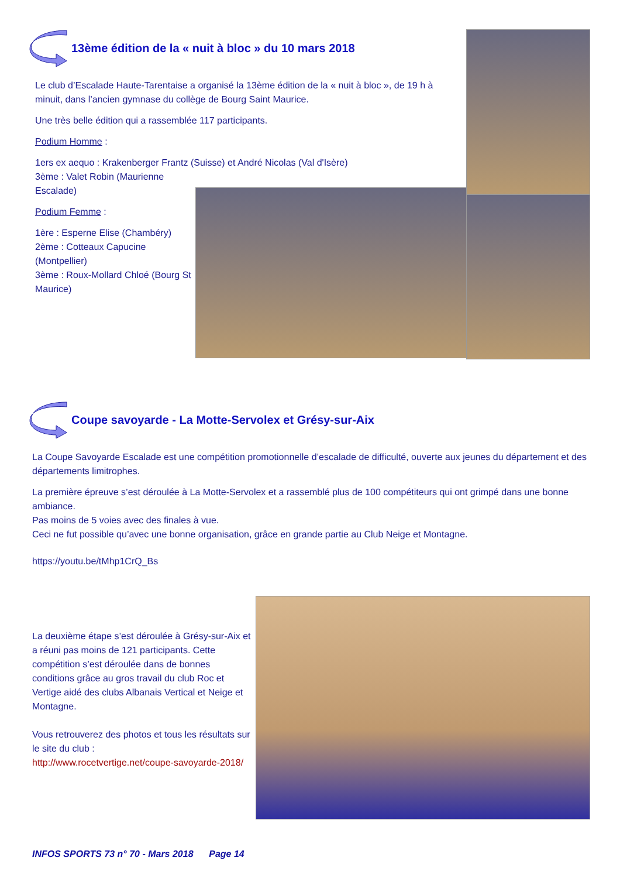13ème édition de la « nuit à bloc » du 10 mars 2018
Le club d’Escalade Haute-Tarentaise a organisé la 13ème édition de la « nuit à bloc », de 19 h à minuit, dans l’ancien gymnase du collège de Bourg Saint Maurice.
Une très belle édition qui a rassemblée 117 participants.
Podium Homme :
1ers ex aequo : Krakenberger Frantz (Suisse) et André Nicolas (Val d'Isère)
3ème : Valet Robin (Maurienne Escalade)
Podium Femme :
1ère : Esperne Elise (Chambéry)
2ème : Cotteaux Capucine (Montpellier)
3ème : Roux-Mollard Chloé (Bourg St Maurice)
Coupe savoyarde - La Motte-Servolex et Grésy-sur-Aix
La Coupe Savoyarde Escalade est une compétition promotionnelle d’escalade de difficulté, ouverte aux jeunes du département et des départements limitrophes.
La première épreuve s’est déroulée à La Motte-Servolex et a rassemblé plus de 100 compétiteurs qui ont grimpé dans une bonne ambiance.
Pas moins de 5 voies avec des finales à vue.
Ceci ne fut possible qu’avec une bonne organisation, grâce en grande partie au Club Neige et Montagne.
https://youtu.be/tMhp1CrQ_Bs
La deuxième étape s’est déroulée à Grésy-sur-Aix et a réuni pas moins de 121 participants. Cette compétition s’est déroulée dans de bonnes conditions grâce au gros travail du club Roc et Vertige aidé des clubs Albanais Vertical et Neige et Montagne.
Vous retrouverez des photos et tous les résultats sur le site du club :
http://www.rocetvertige.net/coupe-savoyarde-2018/
INFOS SPORTS 73 n° 70 - Mars 2018 Page 14